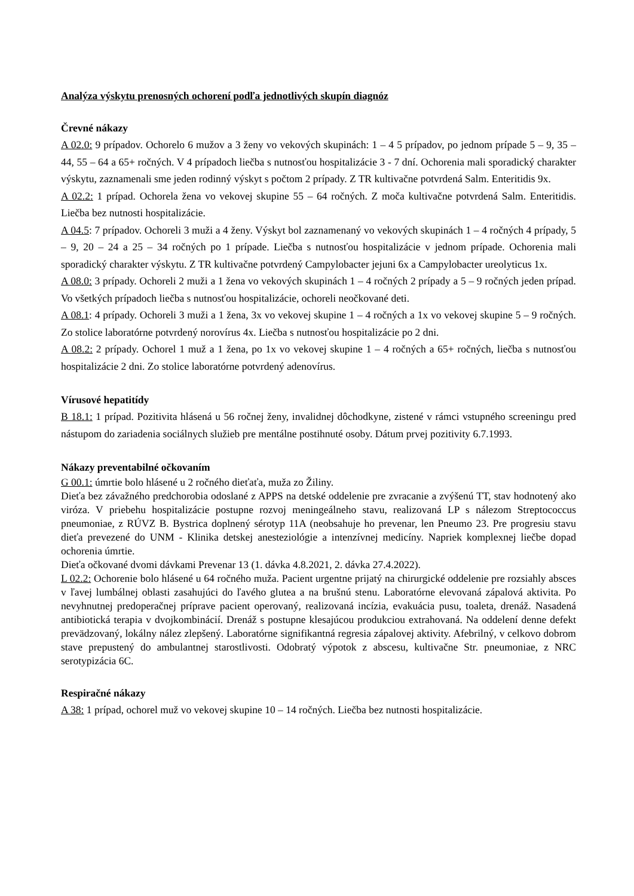Analýza výskytu prenosných ochorení podľa jednotlivých skupín diagnóz
Črevné nákazy
A 02.0: 9 prípadov. Ochorelo 6 mužov a 3 ženy vo vekových skupinách: 1 – 4 5 prípadov, po jednom prípade 5 – 9, 35 – 44, 55 – 64 a 65+ ročných. V 4 prípadoch liečba s nutnosťou hospitalizácie 3 - 7 dní. Ochorenia mali sporadický charakter výskytu, zaznamenali sme jeden rodinný výskyt s počtom 2 prípady. Z TR kultivačne potvrdená Salm. Enteritidis 9x.
A 02.2: 1 prípad. Ochorela žena vo vekovej skupine 55 – 64 ročných. Z moča kultivačne potvrdená Salm. Enteritidis. Liečba bez nutnosti hospitalizácie.
A 04.5: 7 prípadov. Ochoreli 3 muži a 4 ženy. Výskyt bol zaznamenaný vo vekových skupinách 1 – 4 ročných 4 prípady, 5 – 9, 20 – 24 a 25 – 34 ročných po 1 prípade. Liečba s nutnosťou hospitalizácie v jednom prípade. Ochorenia mali sporadický charakter výskytu. Z TR kultivačne potvrdený Campylobacter jejuni 6x a Campylobacter ureolyticus 1x.
A 08.0: 3 prípady. Ochoreli 2 muži a 1 žena vo vekových skupinách 1 – 4 ročných 2 prípady a 5 – 9 ročných jeden prípad. Vo všetkých prípadoch liečba s nutnosťou hospitalizácie, ochoreli neočkované deti.
A 08.1: 4 prípady. Ochoreli 3 muži a 1 žena, 3x vo vekovej skupine 1 – 4 ročných a 1x vo vekovej skupine 5 – 9 ročných. Zo stolice laboratórne potvrdený norovírus 4x. Liečba s nutnosťou hospitalizácie po 2 dni.
A 08.2: 2 prípady. Ochorel 1 muž a 1 žena, po 1x vo vekovej skupine 1 – 4 ročných a 65+ ročných, liečba s nutnosťou hospitalizácie 2 dni. Zo stolice laboratórne potvrdený adenovírus.
Vírusové hepatitídy
B 18.1: 1 prípad. Pozitivita hlásená u 56 ročnej ženy, invalidnej dôchodkyne, zistené v rámci vstupného screeningu pred nástupom do zariadenia sociálnych služieb pre mentálne postihnuté osoby. Dátum prvej pozitivity 6.7.1993.
Nákazy preventabilné očkovaním
G 00.1: úmrtie bolo hlásené u 2 ročného dieťaťa, muža zo Žiliny.
Dieťa bez závažného predchorobia odoslané z APPS na detské oddelenie pre zvracanie a zvýšenú TT, stav hodnotený ako viróza. V priebehu hospitalizácie postupne rozvoj meningeálneho stavu, realizovaná LP s nálezom Streptococcus pneumoniae, z RÚVZ B. Bystrica doplnený sérotyp 11A (neobsahuje ho prevenar, len Pneumo 23. Pre progresiu stavu dieťa prevezené do UNM - Klinika detskej anesteziológie a intenzívnej medicíny. Napriek komplexnej liečbe dopad ochorenia úmrtie.
Dieťa očkované dvomi dávkami Prevenar 13 (1. dávka 4.8.2021, 2. dávka 27.4.2022).
L 02.2: Ochorenie bolo hlásené u 64 ročného muža. Pacient urgentne prijatý na chirurgické oddelenie pre rozsiahly absces v ľavej lumbálnej oblasti zasahujúci do ľavého glutea a na brušnú stenu. Laboratórne elevovaná zápalová aktivita. Po nevyhnutnej predoperačnej príprave pacient operovaný, realizovaná incízia, evakuácia pusu, toaleta, drenáž. Nasadená antibiotická terapia v dvojkombinácií. Drenáž s postupne klesajúcou produkciou extrahovaná. Na oddelení denne defekt prevädzovaný, lokálny nález zlepšený. Laboratórne signifikantná regresia zápalovej aktivity. Afebrilný, v celkovo dobrom stave prepustený do ambulantnej starostlivosti. Odobratý výpotok z abscesu, kultivačne Str. pneumoniae, z NRC serotypizácia 6C.
Respiračné nákazy
A 38: 1 prípad, ochorel muž vo vekovej skupine 10 – 14 ročných. Liečba bez nutnosti hospitalizácie.